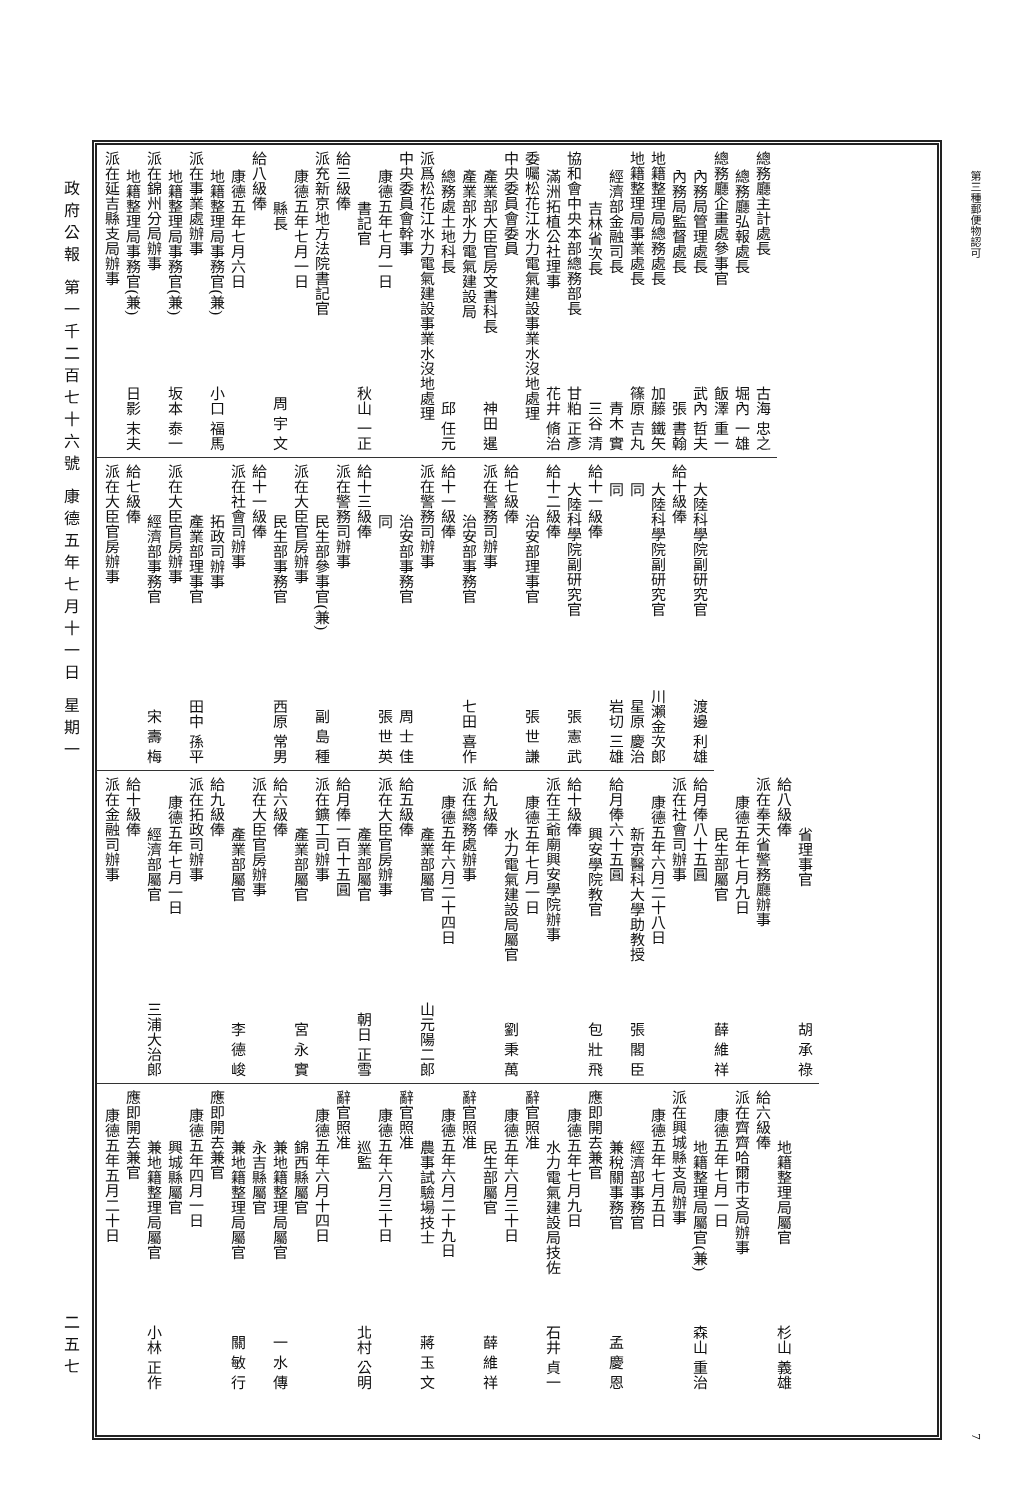第三種郵便物認可 7
總務廳主計處長 古海 忠之
總務廳弘報處長 堀內 一雄
總務廳企畫處參事官 飯澤 重一
內務局管理處長 武內 哲夫
內務局監督處長 張 書翰
地籍整理局總務處長 加藤 鐵矢
地籍整理局事業處長 篠原 吉丸
經濟部金融司長 青木 實
吉林省次長 三谷 清
協和會中央本部總務部長 甘粕 正彥
滿洲拓植公社理事 花井 脩治
委囑松花江水力電氣建設事業水沒地處理
中央委員會委員
產業部大臣官房文書科長 神田 暹
產業部水力電氣建設局
總務處土地科長 邱 任元
派爲松花江水力電氣建設事業水沒地處理
中央委員會幹事
康德五年七月一日
書記官 秋山 一正
給三級俸
派充新京地方法院書記官
康德五年七月一日
縣長 周 宇 文
給八級俸
康德五年七月六日
地籍整理局事務官(兼) 小口 福馬
派在事業處辦事
地籍整理局事務官(兼) 坂本 泰一
派在錦州分局辦事
地籍整理局事務官(兼) 日影 末夫
派在延吉縣支局辦事
大陸科學院副研究官 渡邊 利雄
給十級俸
大陸科學院副研究官 川瀨金次郎
同 星原 慶治
同 岩切 三雄
給十一級俸
大陸科學院副研究官 張 憲 武
給十二級俸
治安部理事官 張 世 謙
給七級俸
派在警務司辦事
治安部事務官 七田 喜作
給十一級俸
派在警務司辦事
治安部事務官 周 士 佳
同 張 世 英
給十三級俸
派在警務司辦事
民生部參事官(兼) 副 島 種
派在大臣官房辦事
民生部事務官 西原 常男
給十一級俸
派在社會司辦事
拓政司辦事
產業部理事官 田中 孫平
派在大臣官房辦事
經濟部事務官 宋 壽 梅
給七級俸
派在大臣官房辦事
省理事官 胡 承 祿
給八級俸
派在奉天省警務廳辦事
康德五年七月九日
民生部屬官 薛 維 祥
給月俸八十五圓
派在社會司辦事
康德五年六月二十八日
新京醫科大學助教授 張 閣 臣
給月俸六十五圓
興安學院教官 包 壯 飛
給十級俸
派在王爺廟興安學院辦事
康德五年七月一日
水力電氣建設局屬官 劉 秉 萬
給九級俸
派在總務處辦事
康德五年六月二十四日
產業部屬官 山元陽二郎
給五級俸
派在大臣官房辦事
產業部屬官 朝日 正雪
給月俸一百十五圓
派在鑛工司辦事
產業部屬官 宮 永 實
給六級俸
派在大臣官房辦事
產業部屬官 李 德 峻
給九級俸
派在拓政司辦事
康德五年七月一日
經濟部屬官 三浦大治郎
給十級俸
派在金融司辦事
地籍整理局屬官 杉山 義雄
給六級俸
派在齊齊哈爾市支局辦事
康德五年七月一日
地籍整理局屬官(兼) 森山 重治
派在興城縣支局辦事
康德五年七月五日
經濟部事務官
兼稅關事務官 孟 慶 恩
應即開去兼官
康德五年七月九日
水力電氣建設局技佐 石井 貞一
辭官照准
康德五年六月三十日
民生部屬官 薛 維 祥
辭官照准
康德五年六月二十九日
農事試驗場技士 蔣 玉 文
辭官照准
康德五年六月三十日
巡監 北村 公明
辭官照准
康德五年六月十四日
錦西縣屬官
兼地籍整理局屬官 一 水 傳
永吉縣屬官
兼地籍整理局屬官 關 敏 行
應即開去兼官
康德五年四月一日
興城縣屬官
兼地籍整理局屬官 小林 正作
應即開去兼官
康德五年五月二十日
政府公報 第一千二百七十六號 康德五年七月十一日 星期一 二五七